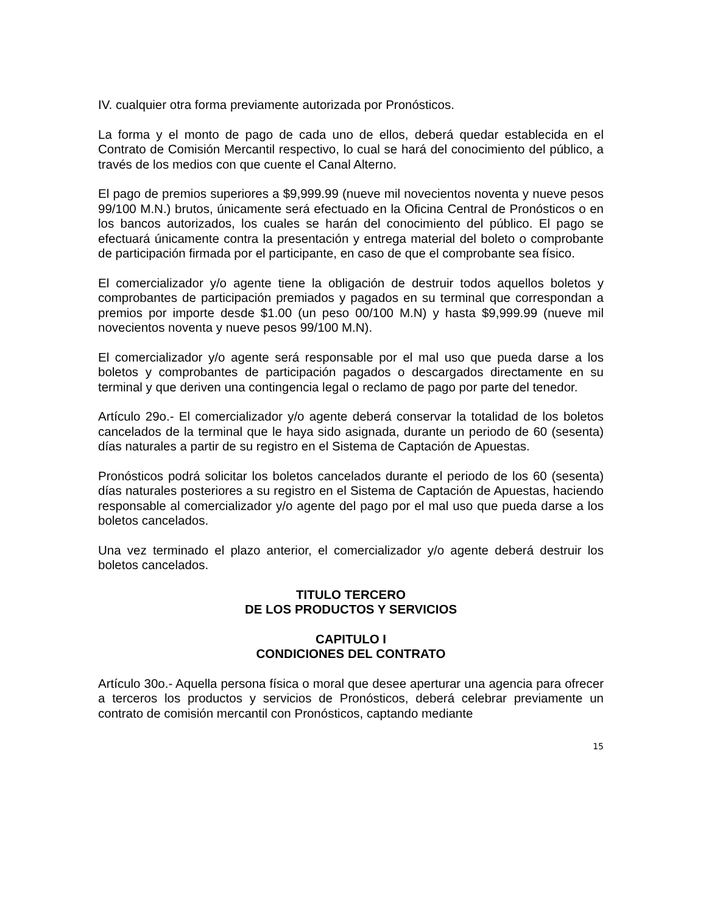IV. cualquier otra forma previamente autorizada por Pronósticos.
La forma y el monto de pago de cada uno de ellos, deberá quedar establecida en el Contrato de Comisión Mercantil respectivo, lo cual se hará del conocimiento del público, a través de los medios con que cuente el Canal Alterno.
El pago de premios superiores a $9,999.99 (nueve mil novecientos noventa y nueve pesos 99/100 M.N.) brutos, únicamente será efectuado en la Oficina Central de Pronósticos o en los bancos autorizados, los cuales se harán del conocimiento del público. El pago se efectuará únicamente contra la presentación y entrega material del boleto o comprobante de participación firmada por el participante, en caso de que el comprobante sea físico.
El comercializador y/o agente tiene la obligación de destruir todos aquellos boletos y comprobantes de participación premiados y pagados en su terminal que correspondan a premios por importe desde $1.00 (un peso 00/100 M.N) y hasta $9,999.99 (nueve mil novecientos noventa y nueve pesos 99/100 M.N).
El comercializador y/o agente será responsable por el mal uso que pueda darse a los boletos y comprobantes de participación pagados o descargados directamente en su terminal y que deriven una contingencia legal o reclamo de pago por parte del tenedor.
Artículo 29o.- El comercializador y/o agente deberá conservar la totalidad de los boletos cancelados de la terminal que le haya sido asignada, durante un periodo de 60 (sesenta) días naturales a partir de su registro en el Sistema de Captación de Apuestas.
Pronósticos podrá solicitar los boletos cancelados durante el periodo de los 60 (sesenta) días naturales posteriores a su registro en el Sistema de Captación de Apuestas, haciendo responsable al comercializador y/o agente del pago por el mal uso que pueda darse a los boletos cancelados.
Una vez terminado el plazo anterior, el comercializador y/o agente deberá destruir los boletos cancelados.
TITULO TERCERO
DE LOS PRODUCTOS Y SERVICIOS
CAPITULO I
CONDICIONES DEL CONTRATO
Artículo 30o.- Aquella persona física o moral que desee aperturar una agencia para ofrecer a terceros los productos y servicios de Pronósticos, deberá celebrar previamente un contrato de comisión mercantil con Pronósticos, captando mediante
15